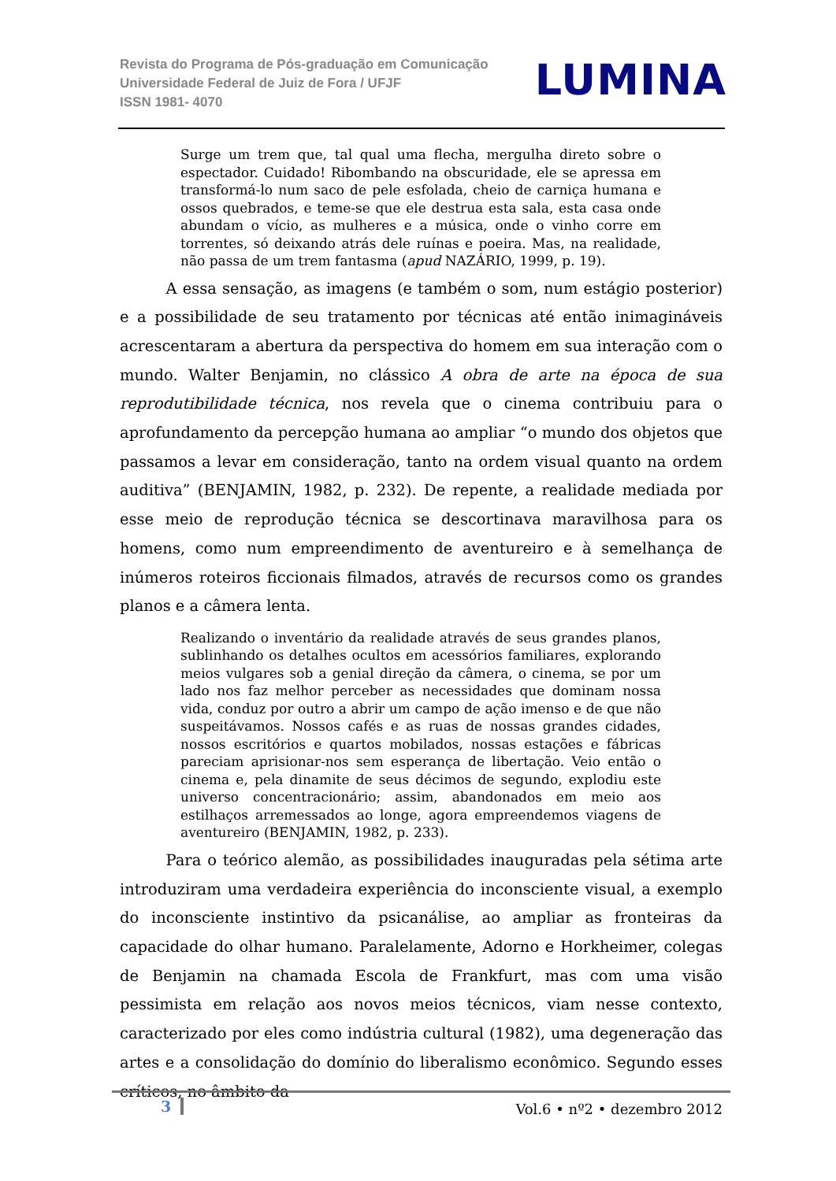Revista do Programa de Pós-graduação em Comunicação
Universidade Federal de Juiz de Fora / UFJF
ISSN 1981- 4070
LUMINA
Surge um trem que, tal qual uma flecha, mergulha direto sobre o espectador. Cuidado! Ribombando na obscuridade, ele se apressa em transformá-lo num saco de pele esfolada, cheio de carniça humana e ossos quebrados, e teme-se que ele destrua esta sala, esta casa onde abundam o vício, as mulheres e a música, onde o vinho corre em torrentes, só deixando atrás dele ruínas e poeira. Mas, na realidade, não passa de um trem fantasma (apud NAZÁRIO, 1999, p. 19).
   A essa sensação, as imagens (e também o som, num estágio posterior) e a possibilidade de seu tratamento por técnicas até então inimagináveis acrescentaram a abertura da perspectiva do homem em sua interação com o mundo. Walter Benjamin, no clássico A obra de arte na época de sua reprodutibilidade técnica, nos revela que o cinema contribuiu para o aprofundamento da percepção humana ao ampliar “o mundo dos objetos que passamos a levar em consideração, tanto na ordem visual quanto na ordem auditiva” (BENJAMIN, 1982, p. 232). De repente, a realidade mediada por esse meio de reprodução técnica se descortinava maravilhosa para os homens, como num empreendimento de aventureiro e à semelhança de inúmeros roteiros ficcionais filmados, através de recursos como os grandes planos e a câmera lenta.
Realizando o inventário da realidade através de seus grandes planos, sublinhando os detalhes ocultos em acessórios familiares, explorando meios vulgares sob a genial direção da câmera, o cinema, se por um lado nos faz melhor perceber as necessidades que dominam nossa vida, conduz por outro a abrir um campo de ação imenso e de que não suspeitávamos. Nossos cafés e as ruas de nossas grandes cidades, nossos escritórios e quartos mobilados, nossas estações e fábricas pareciam aprisionar-nos sem esperança de libertação. Veio então o cinema e, pela dinamite de seus décimos de segundo, explodiu este universo concentracionário; assim, abandonados em meio aos estilhaços arremessados ao longe, agora empreendemos viagens de aventureiro (BENJAMIN, 1982, p. 233).
   Para o teórico alemão, as possibilidades inauguradas pela sétima arte introduziram uma verdadeira experiência do inconsciente visual, a exemplo do inconsciente instintivo da psicanálise, ao ampliar as fronteiras da capacidade do olhar humano. Paralelamente, Adorno e Horkheimer, colegas de Benjamin na chamada Escola de Frankfurt, mas com uma visão pessimista em relação aos novos meios técnicos, viam nesse contexto, caracterizado por eles como indústria cultural (1982), uma degeneração das artes e a consolidação do domínio do liberalismo econômico. Segundo esses críticos, no âmbito da
3 Vol.6 • nº2 • dezembro 2012